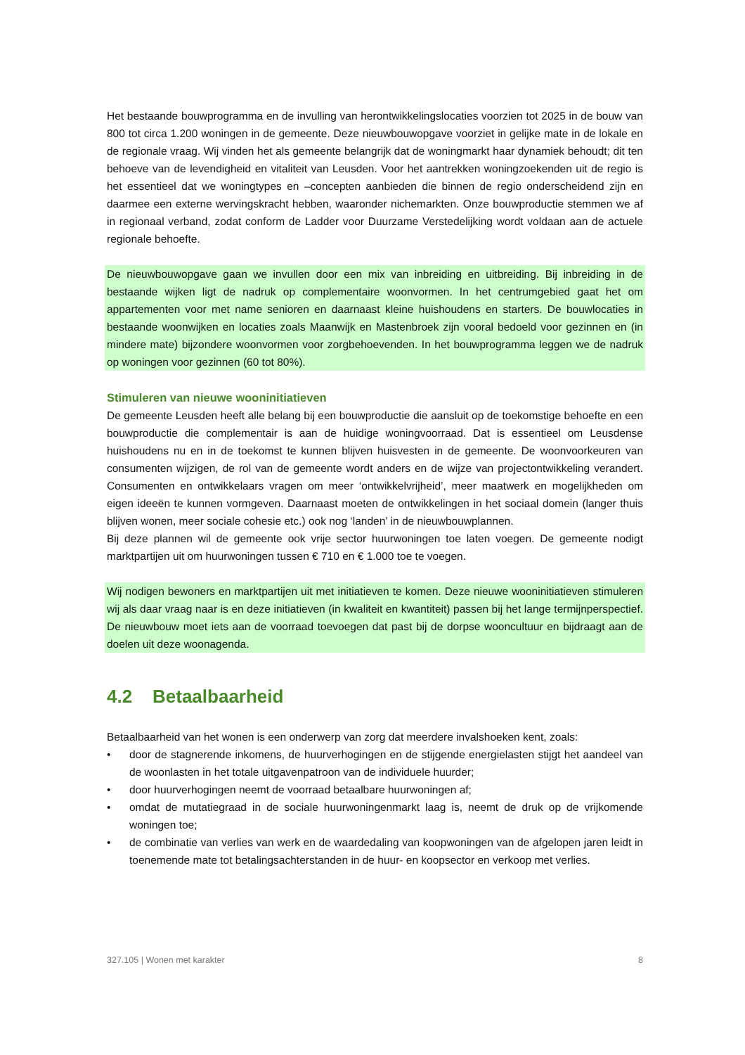Het bestaande bouwprogramma en de invulling van herontwikkelingslocaties voorzien tot 2025 in de bouw van 800 tot circa 1.200 woningen in de gemeente. Deze nieuwbouwopgave voorziet in gelijke mate in de lokale en de regionale vraag. Wij vinden het als gemeente belangrijk dat de woningmarkt haar dynamiek behoudt; dit ten behoeve van de levendigheid en vitaliteit van Leusden. Voor het aantrekken woningzoekenden uit de regio is het essentieel dat we woningtypes en –concepten aanbieden die binnen de regio onderscheidend zijn en daarmee een externe wervingskracht hebben, waaronder nichemarkten. Onze bouwproductie stemmen we af in regionaal verband, zodat conform de Ladder voor Duurzame Verstedelijking wordt voldaan aan de actuele regionale behoefte.
De nieuwbouwopgave gaan we invullen door een mix van inbreiding en uitbreiding. Bij inbreiding in de bestaande wijken ligt de nadruk op complementaire woonvormen. In het centrumgebied gaat het om appartementen voor met name senioren en daarnaast kleine huishoudens en starters. De bouwlocaties in bestaande woonwijken en locaties zoals Maanwijk en Mastenbroek zijn vooral bedoeld voor gezinnen en (in mindere mate) bijzondere woonvormen voor zorgbehoevenden. In het bouwprogramma leggen we de nadruk op woningen voor gezinnen (60 tot 80%).
Stimuleren van nieuwe wooninitiatieven
De gemeente Leusden heeft alle belang bij een bouwproductie die aansluit op de toekomstige behoefte en een bouwproductie die complementair is aan de huidige woningvoorraad. Dat is essentieel om Leusdense huishoudens nu en in de toekomst te kunnen blijven huisvesten in de gemeente. De woonvoorkeuren van consumenten wijzigen, de rol van de gemeente wordt anders en de wijze van projectontwikkeling verandert. Consumenten en ontwikkelaars vragen om meer ‘ontwikkelvrijheid’, meer maatwerk en mogelijkheden om eigen ideeën te kunnen vormgeven. Daarnaast moeten de ontwikkelingen in het sociaal domein (langer thuis blijven wonen, meer sociale cohesie etc.) ook nog ‘landen’ in de nieuwbouwplannen.
Bij deze plannen wil de gemeente ook vrije sector huurwoningen toe laten voegen. De gemeente nodigt marktpartijen uit om huurwoningen tussen € 710 en € 1.000 toe te voegen.
Wij nodigen bewoners en marktpartijen uit met initiatieven te komen. Deze nieuwe wooninitiatieven stimuleren wij als daar vraag naar is en deze initiatieven (in kwaliteit en kwantiteit) passen bij het lange termijnperspectief. De nieuwbouw moet iets aan de voorraad toevoegen dat past bij de dorpse wooncultuur en bijdraagt aan de doelen uit deze woonagenda.
4.2 Betaalbaarheid
Betaalbaarheid van het wonen is een onderwerp van zorg dat meerdere invalshoeken kent, zoals:
• door de stagnerende inkomens, de huurverhogingen en de stijgende energielasten stijgt het aandeel van de woonlasten in het totale uitgavenpatroon van de individuele huurder;
• door huurverhogingen neemt de voorraad betaalbare huurwoningen af;
• omdat de mutatiegraad in de sociale huurwoningenmarkt laag is, neemt de druk op de vrijkomende woningen toe;
• de combinatie van verlies van werk en de waardedaling van koopwoningen van de afgelopen jaren leidt in toenemende mate tot betalingsachterstanden in de huur- en koopsector en verkoop met verlies.
327.105 | Wonen met karakter 8